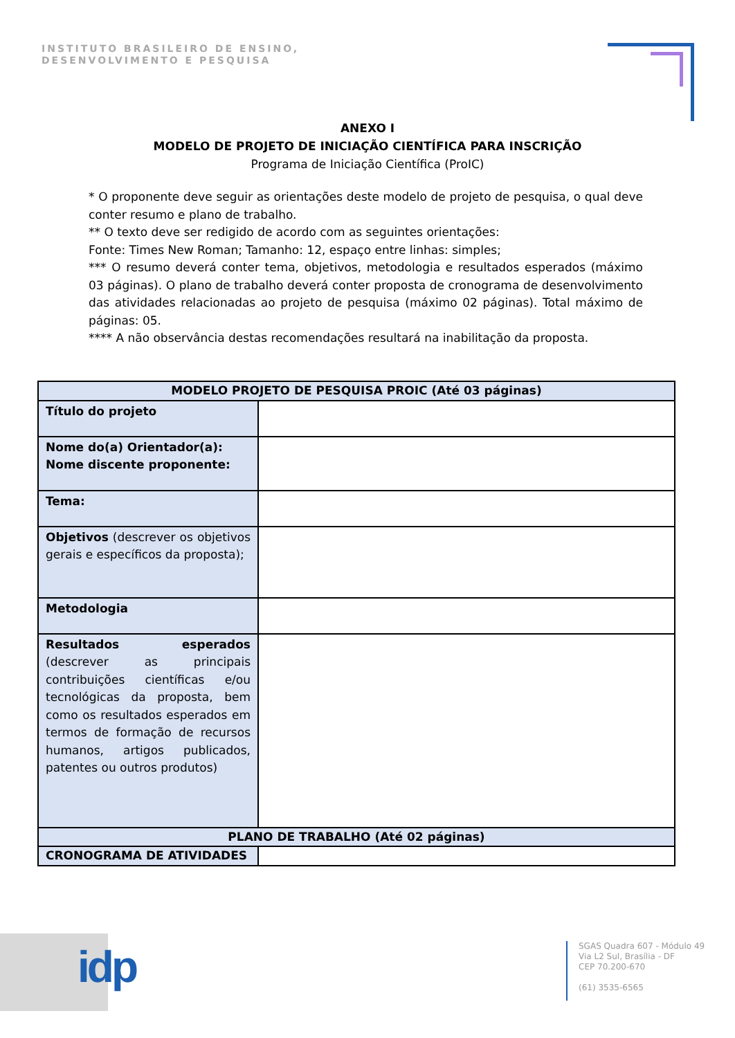INSTITUTO BRASILEIRO DE ENSINO,
DESENVOLVIMENTO E PESQUISA
ANEXO I
MODELO DE PROJETO DE INICIAÇÃO CIENTÍFICA PARA INSCRIÇÃO
Programa de Iniciação Científica (ProIC)
* O proponente deve seguir as orientações deste modelo de projeto de pesquisa, o qual deve conter resumo e plano de trabalho.
** O texto deve ser redigido de acordo com as seguintes orientações:
Fonte: Times New Roman; Tamanho: 12, espaço entre linhas: simples;
*** O resumo deverá conter tema, objetivos, metodologia e resultados esperados (máximo 03 páginas). O plano de trabalho deverá conter proposta de cronograma de desenvolvimento das atividades relacionadas ao projeto de pesquisa (máximo 02 páginas). Total máximo de páginas: 05.
**** A não observância destas recomendações resultará na inabilitação da proposta.
| MODELO PROJETO DE PESQUISA PROIC (Até 03 páginas) | |
| --- | --- |
| Título do projeto | |
| Nome do(a) Orientador(a): Nome discente proponente: | |
| Tema: | |
| Objetivos (descrever os objetivos gerais e específicos da proposta); | |
| Metodologia | |
| Resultados esperados (descrever as principais contribuições científicas e/ou tecnológicas da proposta, bem como os resultados esperados em termos de formação de recursos humanos, artigos publicados, patentes ou outros produtos) | |
| PLANO DE TRABALHO (Até 02 páginas) | |
| CRONOGRAMA DE ATIVIDADES | |
idp
SGAS Quadra 607 - Módulo 49
Via L2 Sul, Brasília - DF
CEP 70.200-670
(61) 3535-6565